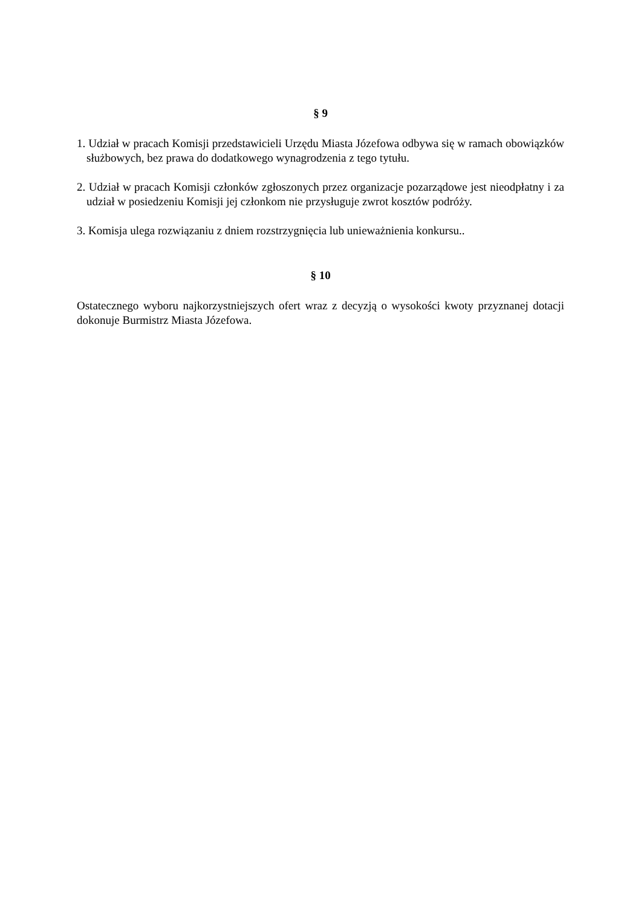§ 9
1. Udział w pracach Komisji przedstawicieli Urzędu Miasta Józefowa odbywa się w ramach obowiązków służbowych, bez prawa do dodatkowego wynagrodzenia z tego tytułu.
2. Udział w pracach Komisji członków zgłoszonych przez organizacje pozarządowe jest nieodpłatny i za udział w posiedzeniu Komisji jej członkom nie przysługuje zwrot kosztów podróży.
3. Komisja ulega rozwiązaniu z dniem rozstrzygnięcia lub unieważnienia konkursu..
§ 10
Ostatecznego wyboru najkorzystniejszych ofert wraz z decyzją o wysokości kwoty przyznanej dotacji dokonuje Burmistrz Miasta Józefowa.